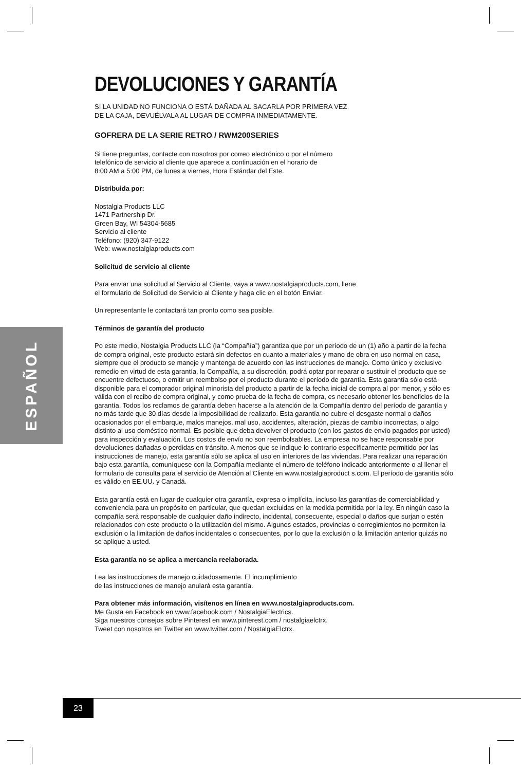ESPAÑOL
DEVOLUCIONES Y GARANTÍA
SI LA UNIDAD NO FUNCIONA O ESTÁ DAÑADA AL SACARLA POR PRIMERA VEZ
DE LA CAJA, DEVUÉLVALA AL LUGAR DE COMPRA INMEDIATAMENTE.
GOFRERA DE LA SERIE RETRO / RWM200SERIES
Si tiene preguntas, contacte con nosotros por correo electrónico o por el número
telefónico de servicio al cliente que aparece a continuación en el horario de
8:00 AM a 5:00 PM, de lunes a viernes, Hora Estándar del Este.
Distribuida por:
Nostalgia Products LLC
1471 Partnership Dr.
Green Bay, WI 54304-5685
Servicio al cliente
Teléfono: (920) 347-9122
Web: www.nostalgiaproducts.com
Solicitud de servicio al cliente
Para enviar una solicitud al Servicio al Cliente, vaya a www.nostalgiaproducts.com, llene
el formulario de Solicitud de Servicio al Cliente y haga clic en el botón Enviar.
Un representante le contactará tan pronto como sea posible.
Términos de garantía del producto
Po este medio, Nostalgia Products LLC (la “Compañía”) garantiza que por un período de un (1) año a partir de la fecha de compra original, este producto estará sin defectos en cuanto a materiales y mano de obra en uso normal en casa, siempre que el producto se maneje y mantenga de acuerdo con las instrucciones de manejo. Como único y exclusivo remedio en virtud de esta garantía, la Compañía, a su discreción, podrá optar por reparar o sustituir el producto que se encuentre defectuoso, o emitir un reembolso por el producto durante el período de garantía. Esta garantía sólo está disponible para el comprador original minorista del producto a partir de la fecha inicial de compra al por menor, y sólo es válida con el recibo de compra original, y como prueba de la fecha de compra, es necesario obtener los beneficios de la garantía. Todos los reclamos de garantía deben hacerse a la atención de la Compañía dentro del período de garantía y no más tarde que 30 días desde la imposibilidad de realizarlo. Esta garantía no cubre el desgaste normal o daños ocasionados por el embarque, malos manejos, mal uso, accidentes, alteración, piezas de cambio incorrectas, o algo distinto al uso doméstico normal. Es posible que deba devolver el producto (con los gastos de envío pagados por usted) para inspección y evaluación. Los costos de envío no son reembolsables. La empresa no se hace responsable por devoluciones dañadas o perdidas en tránsito. A menos que se indique lo contrario específicamente permitido por las instrucciones de manejo, esta garantía sólo se aplica al uso en interiores de las viviendas. Para realizar una reparación bajo esta garantía, comuníquese con la Compañía mediante el número de teléfono indicado anteriormente o al llenar el formulario de consulta para el servicio de Atención al Cliente en www.nostalgiaproduct s.com. El período de garantía sólo es válido en EE.UU. y Canadá.
Esta garantía está en lugar de cualquier otra garantía, expresa o implícita, incluso las garantías de comerciabilidad y conveniencia para un propósito en particular, que quedan excluidas en la medida permitida por la ley. En ningún caso la compañía será responsable de cualquier daño indirecto, incidental, consecuente, especial o daños que surjan o estén relacionados con este producto o la utilización del mismo. Algunos estados, provincias o corregimientos no permiten la exclusión o la limitación de daños incidentales o consecuentes, por lo que la exclusión o la limitación anterior quizás no se aplique a usted.
Esta garantía no se aplica a mercancía reelaborada.
Lea las instrucciones de manejo cuidadosamente. El incumplimiento
de las instrucciones de manejo anulará esta garantía.
Para obtener más información, visítenos en línea en www.nostalgiaproducts.com.
Me Gusta en Facebook en www.facebook.com / NostalgiaElectrics.
Siga nuestros consejos sobre Pinterest en www.pinterest.com / nostalgiaelctrx.
Tweet con nosotros en Twitter en www.twitter.com / NostalgiaElctrx.
23